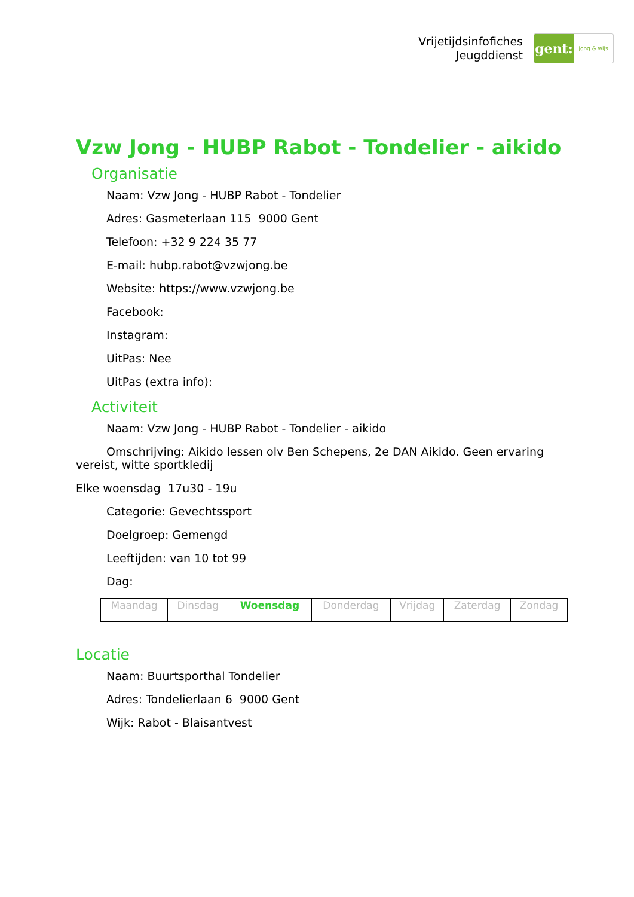Vrijetijdsinfofiches
Jeugddienst
gent:
jong & wijs
Vzw Jong - HUBP Rabot - Tondelier - aikido
Organisatie
Naam: Vzw Jong - HUBP Rabot - Tondelier
Adres: Gasmeterlaan 115 9000 Gent
Telefoon: +32 9 224 35 77
E-mail: hubp.rabot@vzwjong.be
Website: https://www.vzwjong.be
Facebook:
Instagram:
UitPas: Nee
UitPas (extra info):
Activiteit
Naam: Vzw Jong - HUBP Rabot - Tondelier - aikido
Omschrijving: Aikido lessen olv Ben Schepens, 2e DAN Aikido. Geen ervaring vereist, witte sportkledij
Elke woensdag 17u30 - 19u
Categorie: Gevechtssport
Doelgroep: Gemengd
Leeftijden: van 10 tot 99
Dag:
| Maandag | Dinsdag | Woensdag | Donderdag | Vrijdag | Zaterdag | Zondag |
Locatie
Naam: Buurtsporthal Tondelier
Adres: Tondelierlaan 6 9000 Gent
Wijk: Rabot - Blaisantvest